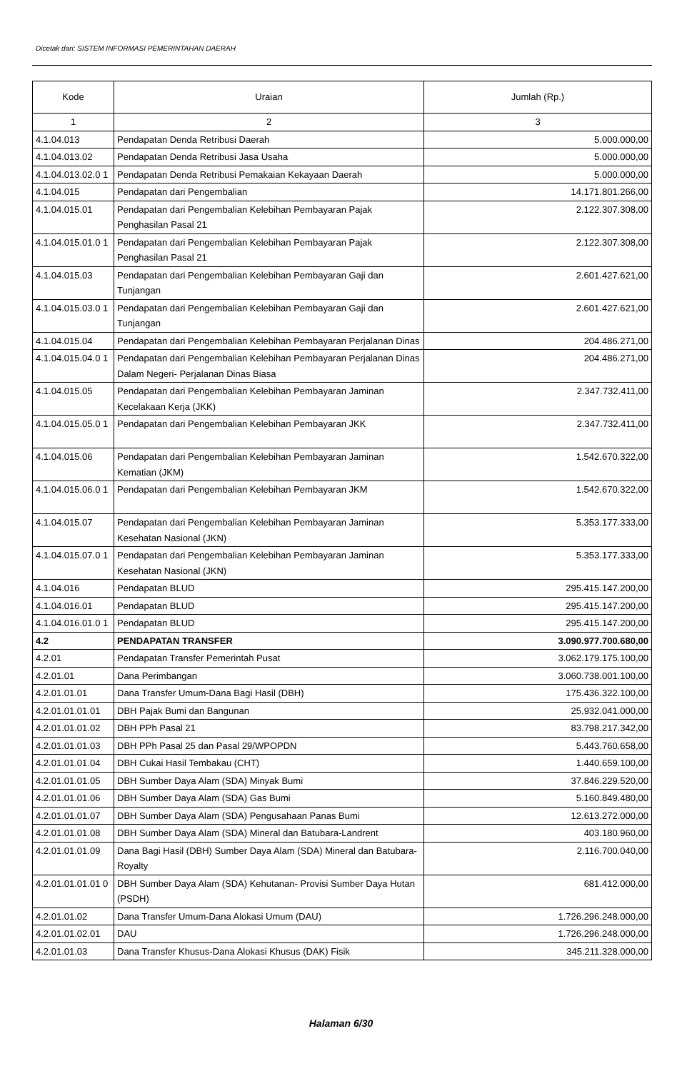Dicetak dari: SISTEM INFORMASI PEMERINTAHAN DAERAH
| Kode | Uraian | Jumlah (Rp.) |
| --- | --- | --- |
| 1 | 2 | 3 |
| 4.1.04.013 | Pendapatan Denda Retribusi Daerah | 5.000.000,00 |
| 4.1.04.013.02 | Pendapatan Denda Retribusi Jasa Usaha | 5.000.000,00 |
| 4.1.04.013.02.0 1 | Pendapatan Denda Retribusi Pemakaian Kekayaan Daerah | 5.000.000,00 |
| 4.1.04.015 | Pendapatan dari Pengembalian | 14.171.801.266,00 |
| 4.1.04.015.01 | Pendapatan dari Pengembalian Kelebihan Pembayaran Pajak Penghasilan Pasal 21 | 2.122.307.308,00 |
| 4.1.04.015.01.0 1 | Pendapatan dari Pengembalian Kelebihan Pembayaran Pajak Penghasilan Pasal 21 | 2.122.307.308,00 |
| 4.1.04.015.03 | Pendapatan dari Pengembalian Kelebihan Pembayaran Gaji dan Tunjangan | 2.601.427.621,00 |
| 4.1.04.015.03.0 1 | Pendapatan dari Pengembalian Kelebihan Pembayaran Gaji dan Tunjangan | 2.601.427.621,00 |
| 4.1.04.015.04 | Pendapatan dari Pengembalian Kelebihan Pembayaran Perjalanan Dinas | 204.486.271,00 |
| 4.1.04.015.04.0 1 | Pendapatan dari Pengembalian Kelebihan Pembayaran Perjalanan Dinas Dalam Negeri- Perjalanan Dinas Biasa | 204.486.271,00 |
| 4.1.04.015.05 | Pendapatan dari Pengembalian Kelebihan Pembayaran Jaminan Kecelakaan Kerja (JKK) | 2.347.732.411,00 |
| 4.1.04.015.05.0 1 | Pendapatan dari Pengembalian Kelebihan Pembayaran JKK | 2.347.732.411,00 |
| 4.1.04.015.06 | Pendapatan dari Pengembalian Kelebihan Pembayaran Jaminan Kematian (JKM) | 1.542.670.322,00 |
| 4.1.04.015.06.0 1 | Pendapatan dari Pengembalian Kelebihan Pembayaran JKM | 1.542.670.322,00 |
| 4.1.04.015.07 | Pendapatan dari Pengembalian Kelebihan Pembayaran Jaminan Kesehatan Nasional (JKN) | 5.353.177.333,00 |
| 4.1.04.015.07.0 1 | Pendapatan dari Pengembalian Kelebihan Pembayaran Jaminan Kesehatan Nasional (JKN) | 5.353.177.333,00 |
| 4.1.04.016 | Pendapatan BLUD | 295.415.147.200,00 |
| 4.1.04.016.01 | Pendapatan BLUD | 295.415.147.200,00 |
| 4.1.04.016.01.0 1 | Pendapatan BLUD | 295.415.147.200,00 |
| 4.2 | PENDAPATAN TRANSFER | 3.090.977.700.680,00 |
| 4.2.01 | Pendapatan Transfer Pemerintah Pusat | 3.062.179.175.100,00 |
| 4.2.01.01 | Dana Perimbangan | 3.060.738.001.100,00 |
| 4.2.01.01.01 | Dana Transfer Umum-Dana Bagi Hasil (DBH) | 175.436.322.100,00 |
| 4.2.01.01.01.01 | DBH Pajak Bumi dan Bangunan | 25.932.041.000,00 |
| 4.2.01.01.01.02 | DBH PPh Pasal 21 | 83.798.217.342,00 |
| 4.2.01.01.01.03 | DBH PPh Pasal 25 dan Pasal 29/WPOPDN | 5.443.760.658,00 |
| 4.2.01.01.01.04 | DBH Cukai Hasil Tembakau (CHT) | 1.440.659.100,00 |
| 4.2.01.01.01.05 | DBH Sumber Daya Alam (SDA) Minyak Bumi | 37.846.229.520,00 |
| 4.2.01.01.01.06 | DBH Sumber Daya Alam (SDA) Gas Bumi | 5.160.849.480,00 |
| 4.2.01.01.01.07 | DBH Sumber Daya Alam (SDA) Pengusahaan Panas Bumi | 12.613.272.000,00 |
| 4.2.01.01.01.08 | DBH Sumber Daya Alam (SDA) Mineral dan Batubara-Landrent | 403.180.960,00 |
| 4.2.01.01.01.09 | Dana Bagi Hasil (DBH) Sumber Daya Alam (SDA) Mineral dan Batubara-Royalty | 2.116.700.040,00 |
| 4.2.01.01.01.01 0 | DBH Sumber Daya Alam (SDA) Kehutanan- Provisi Sumber Daya Hutan (PSDH) | 681.412.000,00 |
| 4.2.01.01.02 | Dana Transfer Umum-Dana Alokasi Umum (DAU) | 1.726.296.248.000,00 |
| 4.2.01.01.02.01 | DAU | 1.726.296.248.000,00 |
| 4.2.01.01.03 | Dana Transfer Khusus-Dana Alokasi Khusus (DAK) Fisik | 345.211.328.000,00 |
Halaman 6/30